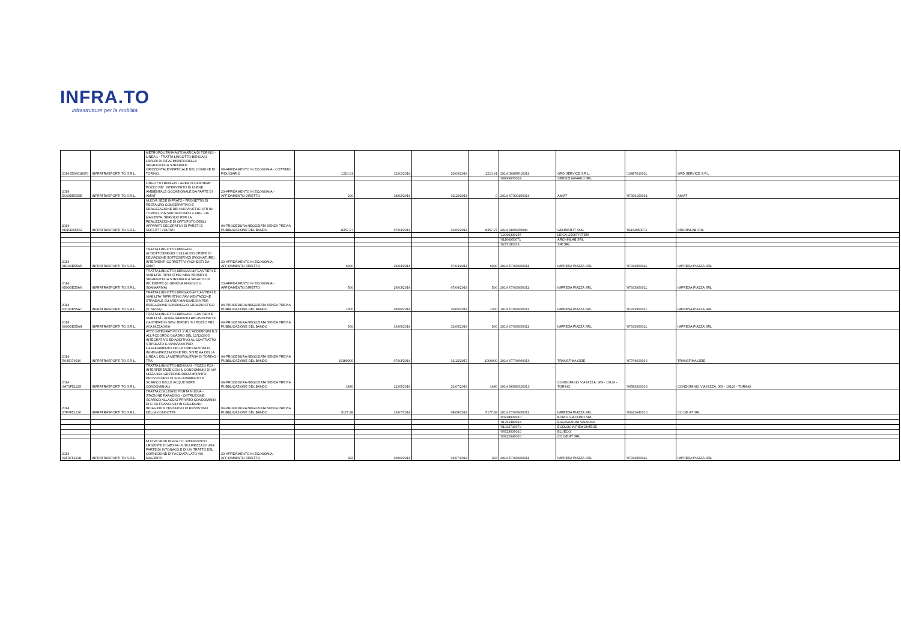INFRA.TO
infrastrutture per la mobilità
| 2014 5566618670 | INFRATRASPORTI.TO S.R.L. | METROPOLITANA AUTOMATICA DI TORINO - LINEA 1 - TRATTA LINGOTTO-BENGASI. LAVORI DI RIFACIMENTO DELLA SEGNALETICA STRADALE ORIZZONTALE/VERTICALE NEL COMUNE DI TORINO. | 08-AFFIDAMENTO IN ECONOMIA - COTTIMO FIDUCIARIO | 1210,91 | 12/02/2014 | 20/03/2014 | 1210,91 | 2014 '10887610011 | GRD SERVICE S.R.L. | '10887610011 | GRD SERVICE S.R.L |
| | | | | | | | | '08999970018 | SERVIZI GRAFICI SRL | | |
| 2014 Z6A0DE535E | INFRATRASPORTI.TO S.R.L. | LINGOTTO BENGASI. AREA DI CANTIERE POZZO PB". INTERVENTO DI IGIENE AMBIENTALE OCCASIONALE DA PARTE DI AMIAT | 23-AFFIDAMENTO IN ECONOMIA - AFFIDAMENTO DIRETTO | 200 | 18/02/2014 | 31/12/2014 | 0 | 2014 '07309150014 | AMIAT | '07309150014 | AMIAT |
| 2014 XD10DE55A3 | INFRATRASPORTI.TO S.R.L. | NUOVA SEDE INFRATO - PROGETTO DI RESTAURO CONSERVATIVO E REALIZZAZIONE DEI NUOVI UFFICI SITI IN TORINO, VIA SAN SECONDO 4 ANG. VIA MAGENTA. SERVIZIO PER LA REALIZZAZIONE DI ORTOFOTO DEGLI APPARATI DECORATIVI DI PARETI E SOFFITTI VOLTATI | 04-PROCEDURA NEGOZIATA SENZA PREVIA PUBBLICAZIONE DEL BANDO | 8257,27 | 07/04/2014 | 31/05/2014 | 8257,27 | 2014 '2806830044 | GEOMAR.IT SNC | '01164950071 | ARCHINLAB SRL |
| | | | | | | | | '12090330155 | LEICA GEOSYSTEM | | |
| | | | | | | | | '01164950071 | ARCHINLAB SRL | | |
| | | | | | | | | '9273180019 | SIR SRL | | |
| 2014 X810DE55A5 | INFRATRASPORTI.TO S.R.L. | TRATTA LINGOTTO BENGASI â€˜SOTTOSERVIZI' COLLAUDO OPERE DI DEVIAZIONE SOTTOSERVIZI (FOGNATURE). INTERVENTI CORRETTIVI RICHIESTI DA SMAT | 23-AFFIDAMENTO IN ECONOMIA - AFFIDAMENTO DIRETTO | 6300 | 26/03/2014 | 07/04/2014 | 6300 | 2014 '07933950011 | IMPRESA PIAZZA SRL | '07933950011 | IMPRESA PIAZZA SRL |
| 2014 X590DE55A6 | INFRATRASPORTI.TO S.R.L. | TRATTA LINGOTTO BENGASI â€˜CANTIERI E VIABILITA' RIPRISTINO NEW YERSEY E SEGNALETICA STRADALE A SEGUITO DI INCIDENTE (V. GENOVA ANGOLO V. SOMMARIVA) | 23-AFFIDAMENTO IN ECONOMIA - AFFIDAMENTO DIRETTO | 500 | 26/03/2014 | 07/04/2014 | 500 | 2014 '07933950011 | IMPRESA PIAZZA SRL | '07933950011 | IMPRESA PIAZZA SRL |
| 2014 X310DE55A7 | INFRATRASPORTI.TO S.R.L. | TRATTA LINGOTTO BENGASI â€˜CANTIERI E VIABILITA' RIPRISTINO PAVIMENTAZIONE STRADALE SU AREA MANOMESSA PER ESECUZIONE SONDAGGIO GEOGNOSTICO (V. NIZZA) | 04-PROCEDURA NEGOZIATA SENZA PREVIA PUBBLICAZIONE DEL BANDO | 1300 | 05/05/2014 | 20/05/2014 | 1300 | 2014 '07933950011 | IMPRESA PIAZZA SRL | '07933950011 | IMPRESA PIAZZA SRL |
| 2014 X090DE55A8 | INFRATRASPORTI.TO S.R.L. | TRATTA LINGOTTO BENGASI - CANTIERI E VIABILITÃ - ADEGUAMENTO RECINZIONE DI CANTIERE IN NEW JERSEY SU POZZO PB2 (VIA NIZZA 369) | 04-PROCEDURA NEGOZIATA SENZA PREVIA PUBBLICAZIONE DEL BANDO | 500 | 16/05/2014 | 31/05/2014 | 500 | 2014 '07933950011 | IMPRESA PIAZZA SRL | '07933950011 | IMPRESA PIAZZA SRL |
| 2014 '5645076016 | INFRATRASPORTI.TO S.R.L. | ATTO INTEGRATIVO N. 2 ALL'ADDENDUM N.3 ALL'ACCORDO QUADRO DEL 12/12/2005, INTEGRATIVO ED ADDITIVO AL CONTRATTO STIPULATO IL 09/06/2000 PER L'AFFIDAMENTO DELLE PRESTAZIONI DI INGEGNERIZZAZIONE DEL SISTEMA DELLA LINEA 1 DELLA METROPOLITANA DI TORINO - TRA | 04-PROCEDURA NEGOZIATA SENZA PREVIA PUBBLICAZIONE DEL BANDO | 10189000 | 07/03/2014 | 31/12/2017 | 1000000 | 2014 '07764600016 | TRANSFIMA GEIE | '07764600016 | TRANSFIMA GEIE |
| 2014 XA70F51225 | INFRATRASPORTI.TO S.R.L. | TRATTA LINGOTTO-BENGASI - POZZO P23 - INTERFERENZE CON IL CONDOMINIO DI VIA NIZZA 369. GESTIONE DELL'IMPIANTO PROVVISORIO DI SOLLEVAMENTO E SCARICO DELLE ACQUE NERE CONDOMINIALI | 04-PROCEDURA NEGOZIATA SENZA PREVIA PUBBLICAZIONE DEL BANDO | 1480 | 21/05/2014 | 31/07/2014 | 1480 | 2014 '96583320013 | CONDOMINIO VIA NIZZA, 369 - 10126 - TORINO | '96583320013 | CONDOMINIO VIA NIZZA, 369 - 10126 - TORINO |
| 2014 X7F0F51226 | INFRATRASPORTI.TO S.R.L. | TRATTA COLLEGNO PORTA NUOVA - STAZIONE PARADISO - OSTRUZIONE SCARICO ALLACCIO PRIVATO CONDOMINIO DI C.SO FRANCIA 33 IN COLLEGNO. INDAGINE E TENTATIVO DI RIPRISTINO DELLA CONDOTTA | 04-PROCEDURA NEGOZIATA SENZA PREVIA PUBBLICAZIONE DEL BANDO | 5177,38 | 23/07/2014 | 08/08/2014 | 5177,38 | 2014 '07933950011 | IMPRESA PIAZZA SRL | '03922640010 | CO.GE.AT SRL |
| | | | | | | | | '00238930010 | BORIO GIACOMO SRL | | |
| | | | | | | | | '01751380013 | ESCAVAZIONI VALSUSA | | |
| | | | | | | | | '01032710079 | ECOLOGIA PIEMONTESE | | |
| | | | | | | | | '06523030010 | BLUECO | | |
| | | | | | | | | '03922640010 | CO.GE.AT SRL | | |
| 2014 X2F0F51228 | INFRATRASPORTI.TO S.R.L. | NUOVA SEDE INFRA.TO. INTERVENTO URGENTE DI MESSA IN SICUREZZA DI UNA PARTE DI INTONACO E DI UN TRATTO DEL CORNICIONE DI FACCIATA LATO VIA MAGENTA | 23-AFFIDAMENTO IN ECONOMIA - AFFIDAMENTO DIRETTO | 323 | 30/06/2014 | 01/07/2014 | 323 | 2014 '07933950011 | IMPRESA PIAZZA SRL | '07933950011 | IMPRESA PIAZZA SRL |